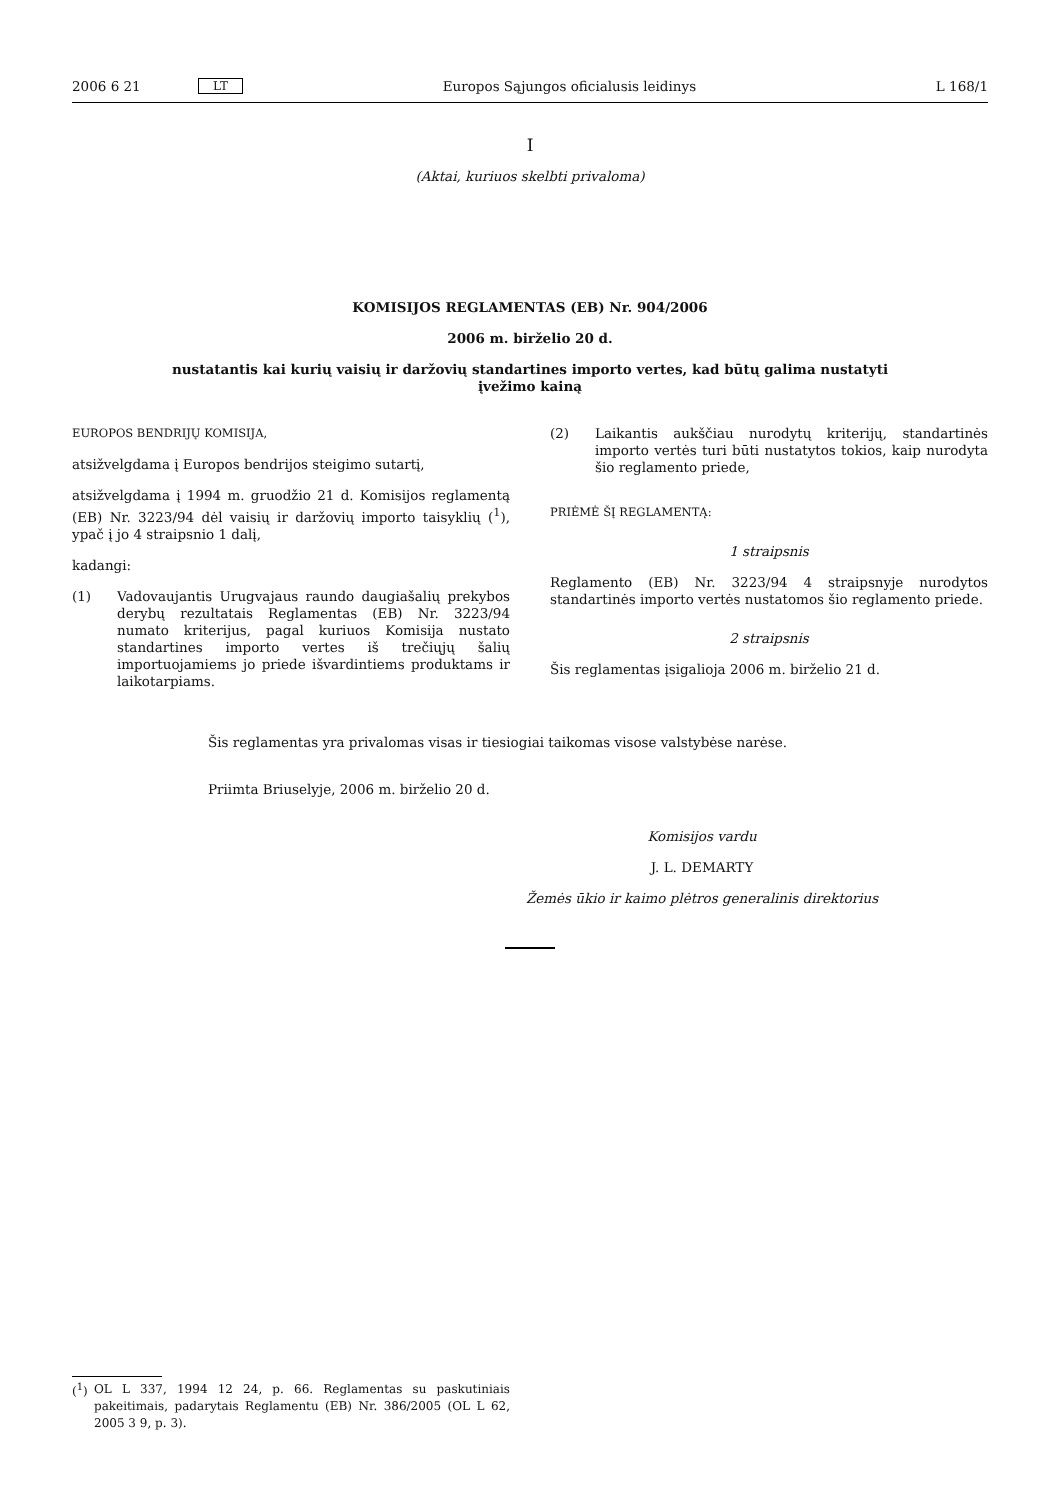2006 6 21 LT Europos Sąjungos oficialusis leidinys L 168/1
I
(Aktai, kuriuos skelbti privaloma)
KOMISIJOS REGLAMENTAS (EB) Nr. 904/2006
2006 m. birželio 20 d.
nustatantis kai kurių vaisių ir daržovių standartines importo vertes, kad būtų galima nustatyti
įvežimo kainą
EUROPOS BENDRIJŲ KOMISIJA,
atsižvelgdama į Europos bendrijos steigimo sutartį,
atsižvelgdama į 1994 m. gruodžio 21 d. Komisijos reglamentą (EB) Nr. 3223/94 dėl vaisių ir daržovių importo taisyklių (<sup>1</sup>), ypač į jo 4 straipsnio 1 dalį,
kadangi:
(1)
Vadovaujantis Urugvajaus raundo daugiašalių prekybos derybų rezultatais Reglamentas (EB) Nr. 3223/94 numato kriterijus, pagal kuriuos Komisija nustato standartines importo vertes iš trečiųjų šalių importuojamiems jo priede išvardintiems produktams ir laikotarpiams.
(2)
Laikantis aukščiau nurodytų kriterijų, standartinės importo vertės turi būti nustatytos tokios, kaip nurodyta šio reglamento priede,
PRIĖMĖ ŠĮ REGLAMENTĄ:
1 straipsnis
Reglamento (EB) Nr. 3223/94 4 straipsnyje nurodytos standartinės importo vertės nustatomos šio reglamento priede.
2 straipsnis
Šis reglamentas įsigalioja 2006 m. birželio 21 d.
Šis reglamentas yra privalomas visas ir tiesiogiai taikomas visose valstybėse narėse.
Priimta Briuselyje, 2006 m. birželio 20 d.
Komisijos vardu
J. L. DEMARTY
Žemės ūkio ir kaimo plėtros generalinis direktorius
(<sup>1</sup>)
OL L 337, 1994 12 24, p. 66. Reglamentas su paskutiniais pakeitimais, padarytais Reglamentu (EB) Nr. 386/2005 (OL L 62, 2005 3 9, p. 3).